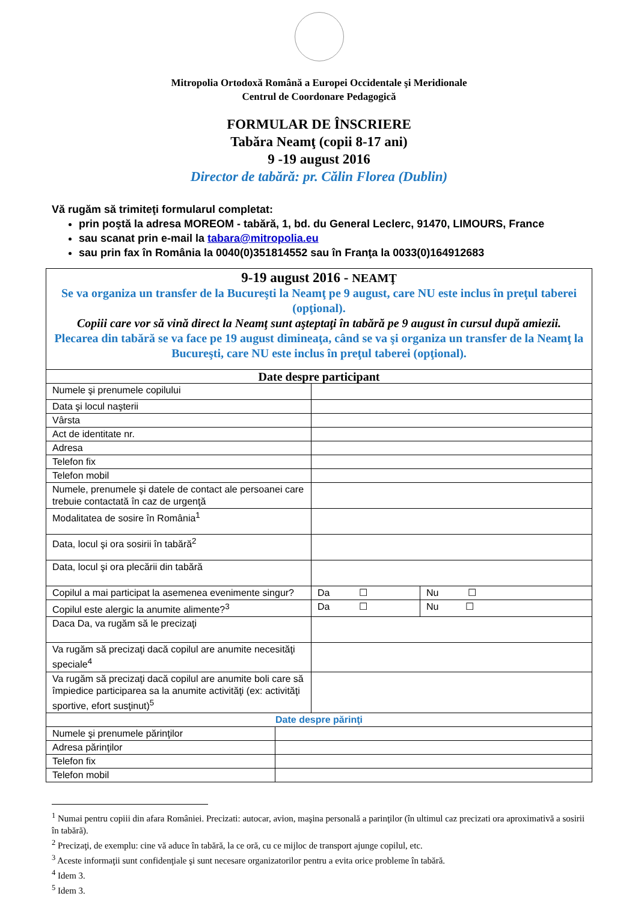Mitropolia Ortodoxă Română a Europei Occidentale şi Meridionale
Centrul de Coordonare Pedagogică
FORMULAR DE ÎNSCRIERE
Tabăra Neamţ (copii 8-17 ani)
9 -19 august 2016
Director de tabără: pr. Călin Florea (Dublin)
Vă rugăm să trimiteţi formularul completat:
prin poştă la adresa MOREOM - tabără, 1, bd. du General Leclerc, 91470, LIMOURS, France
sau scanat prin e-mail la tabara@mitropolia.eu
sau prin fax în România la 0040(0)351814552 sau în Franţa la 0033(0)164912683
9-19 august 2016 - NEAMŢ
Se va organiza un transfer de la Bucureşti la Neamţ pe 9 august, care NU este inclus în preţul taberei (opţional).
Copiii care vor să vină direct la Neamţ sunt aşteptaţi în tabără pe 9 august în cursul după amiezii.
Plecarea din tabără se va face pe 19 august dimineaţa, când se va şi organiza un transfer de la Neamţ la Bucureşti, care NU este inclus în preţul taberei (opţional).
| Date despre participant | | |
| Numele şi prenumele copilului | | |
| Data şi locul naşterii | | |
| Vârsta | | |
| Act de identitate nr. | | |
| Adresa | | |
| Telefon fix | | |
| Telefon mobil | | |
| Numele, prenumele şi datele de contact ale persoanei care trebuie contactată în caz de urgenţă | | |
| Modalitatea de sosire în România<sup>1</sup> | | |
| Data, locul şi ora sosirii în tabără<sup>2</sup> | | |
| Data, locul şi ora plecării din tabără | | |
| Copilul a mai participat la asemenea evenimente singur? | Da ☐ | Nu ☐ |
| Copilul este alergic la anumite alimente?<sup>3</sup> | Da ☐ | Nu ☐ |
| Daca Da, va rugăm să le precizaţi | | |
| Va rugăm să precizaţi dacă copilul are anumite necesităţi speciale<sup>4</sup> | | |
| Va rugăm să precizaţi dacă copilul are anumite boli care să împiedice participarea sa la anumite activităţi (ex: activităţi sportive, efort susţinut)<sup>5</sup> | | |
| Date despre părinţi | | |
| Numele şi prenumele părinţilor | |
| Adresa părinţilor | |
| Telefon fix | |
| Telefon mobil | |
<sup>1</sup> Numai pentru copiii din afara României. Precizati: autocar, avion, maşina personală a parinţilor (în ultimul caz precizati ora aproximativă a sosirii în tabără).
<sup>2</sup> Precizaţi, de exemplu: cine vă aduce în tabără, la ce oră, cu ce mijloc de transport ajunge copilul, etc.
<sup>3</sup> Aceste informaţii sunt confidenţiale şi sunt necesare organizatorilor pentru a evita orice probleme în tabără.
<sup>4</sup> Idem 3.
<sup>5</sup> Idem 3.